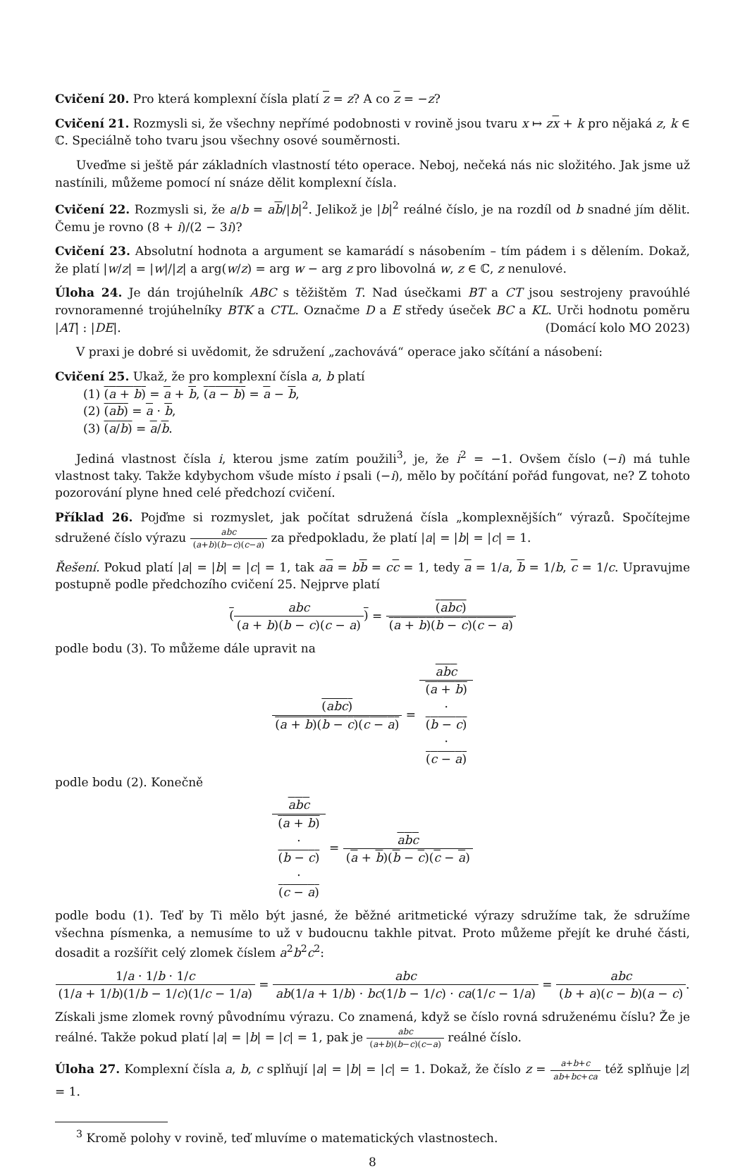Cvičení 20. Pro která komplexní čísla platí z = z? A co z = −z?
Cvičení 21. Rozmysli si, že všechny nepřímé podobnosti v rovině jsou tvaru x ↦ zx + k pro nějaká z, k ∈ ℂ. Speciálně toho tvaru jsou všechny osové souměrnosti.
Uveďme si ještě pár základních vlastností této operace. Neboj, nečeká nás nic složitého. Jak jsme už nastínili, můžeme pomocí ní snáze dělit komplexní čísla.
Cvičení 22. Rozmysli si, že a/b = ab/|b|<sup>2</sup>. Jelikož je |b|<sup>2</sup> reálné číslo, je na rozdíl od b snadné jím dělit. Čemu je rovno (8 + i)/(2 − 3i)?
Cvičení 23. Absolutní hodnota a argument se kamarádí s násobením – tím pádem i s dělením. Dokaž, že platí |w/z| = |w|/|z| a arg(w/z) = arg w − arg z pro libovolná w, z ∈ ℂ, z nenulové.
Úloha 24. Je dán trojúhelník ABC s těžištěm T. Nad úsečkami BT a CT jsou sestrojeny pravoúhlé rovnoramenné trojúhelníky BTK a CTL. Označme D a E středy úseček BC a KL. Urči hodnotu poměru |AT| : |DE|. (Domácí kolo MO 2023)
V praxi je dobré si uvědomit, že sdružení „zachovává“ operace jako sčítání a násobení:
Cvičení 25. Ukaž, že pro komplexní čísla a, b platí
(1) (a + b) = a + b, (a − b) = a − b,
(2) (ab) = a · b,
(3) (a/b) = a/b.
Jediná vlastnost čísla i, kterou jsme zatím použili<sup>3</sup>, je, že i<sup>2</sup> = −1. Ovšem číslo (−i) má tuhle vlastnost taky. Takže kdybychom všude místo i psali (−i), mělo by počítání pořád fungovat, ne? Z tohoto pozorování plyne hned celé předchozí cvičení.
Příklad 26. Pojďme si rozmyslet, jak počítat sdružená čísla „komplexnějších“ výrazů. Spočítejme sdružené číslo výrazu abc (a+b)(b−c)(c−a) za předpokladu, že platí |a| = |b| = |c| = 1.
Řešení. Pokud platí |a| = |b| = |c| = 1, tak aa = bb = cc = 1, tedy a = 1/a, b = 1/b, c = 1/c. Upravujme postupně podle předchozího cvičení 25. Nejprve platí
(abc (a + b)(b − c)(c − a)) = (abc) (a + b)(b − c)(c − a)
podle bodu (3). To můžeme dále upravit na
(abc) (a + b)(b − c)(c − a) = abc (a + b)
·
(b − c)
·
(c − a)
podle bodu (2). Konečně
abc (a + b)
·
(b − c)
·
(c − a) = abc (a + b)(b − c)(c − a)
podle bodu (1). Teď by Ti mělo být jasné, že běžné aritmetické výrazy sdružíme tak, že sdružíme všechna písmenka, a nemusíme to už v budoucnu takhle pitvat. Proto můžeme přejít ke druhé části, dosadit a rozšířit celý zlomek číslem a<sup>2</sup>b<sup>2</sup>c<sup>2</sup>:
1/a · 1/b · 1/c (1/a + 1/b)(1/b − 1/c)(1/c − 1/a) = abc ab(1/a + 1/b) · bc(1/b − 1/c) · ca(1/c − 1/a) = abc (b + a)(c − b)(a − c).
Získali jsme zlomek rovný původnímu výrazu. Co znamená, když se číslo rovná sdruženému číslu? Že je reálné. Takže pokud platí |a| = |b| = |c| = 1, pak je abc (a+b)(b−c)(c−a) reálné číslo.
Úloha 27. Komplexní čísla a, b, c splňují |a| = |b| = |c| = 1. Dokaž, že číslo z = a+b+c ab+bc+ca též splňuje |z| = 1.
<sup>3</sup> Kromě polohy v rovině, teď mluvíme o matematických vlastnostech.
8